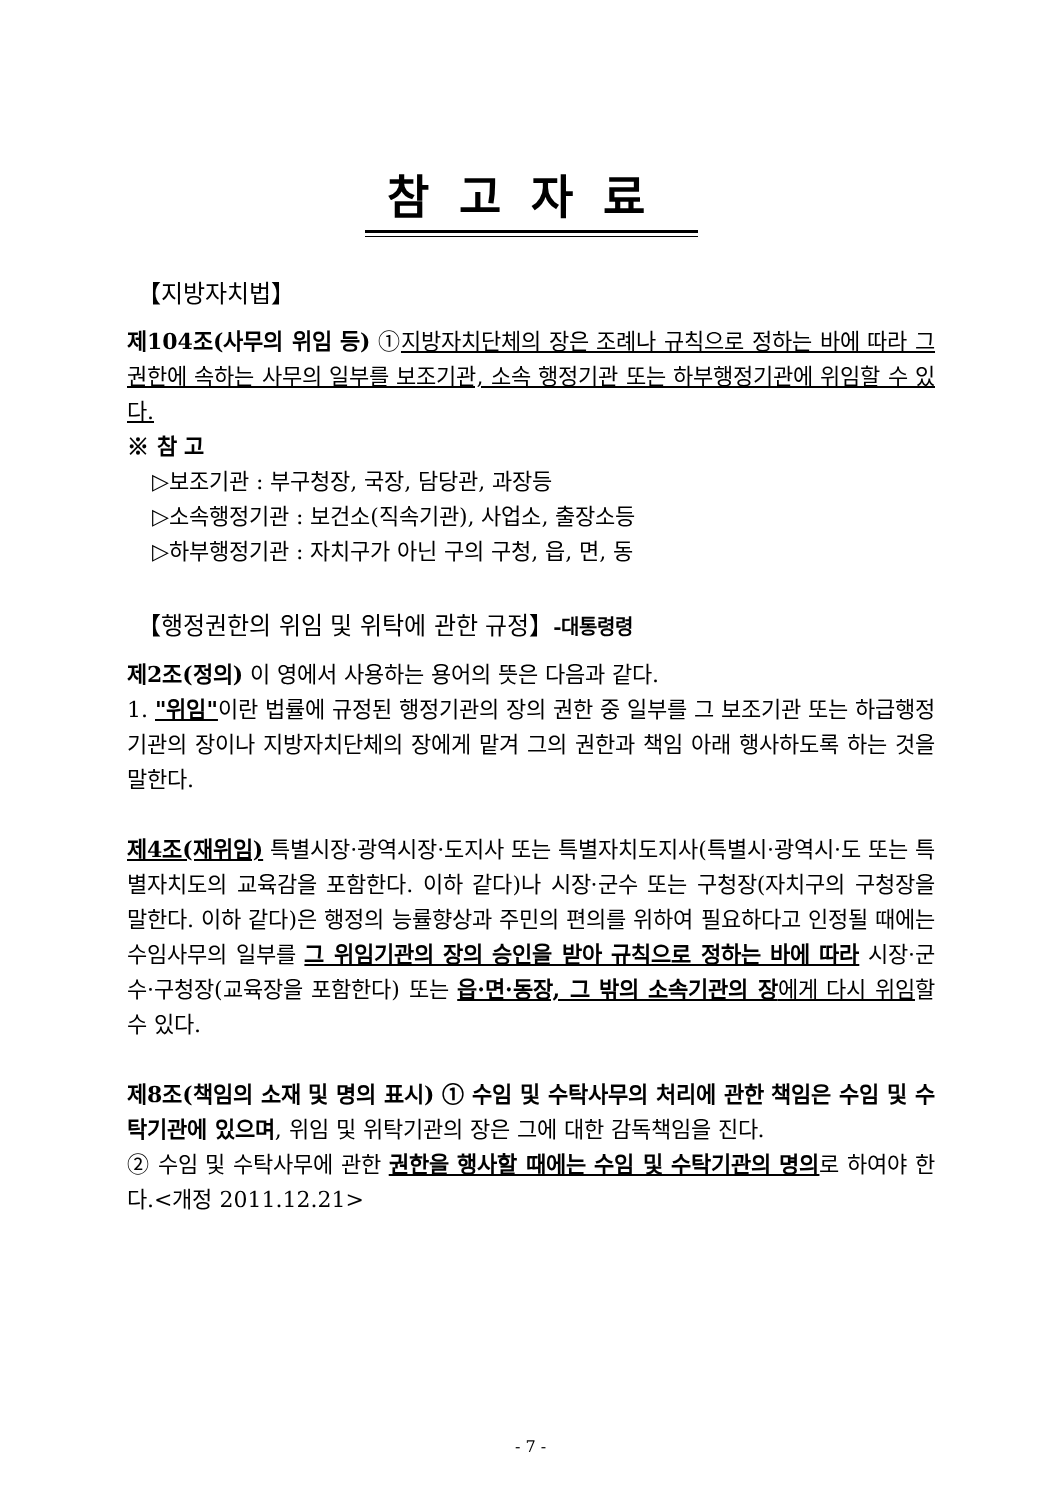참고자료
【지방자치법】
제104조(사무의 위임 등) ①지방자치단체의 장은 조례나 규칙으로 정하는 바에 따라 그 권한에 속하는 사무의 일부를 보조기관, 소속 행정기관 또는 하부행정기관에 위임할 수 있다.
※ 참 고
▷보조기관 : 부구청장, 국장, 담당관, 과장등
▷소속행정기관 : 보건소(직속기관), 사업소, 출장소등
▷하부행정기관 : 자치구가 아닌 구의 구청, 읍, 면, 동
【행정권한의 위임 및 위탁에 관한 규정】-대통령령
제2조(정의) 이 영에서 사용하는 용어의 뜻은 다음과 같다.
1. "위임"이란 법률에 규정된 행정기관의 장의 권한 중 일부를 그 보조기관 또는 하급행정기관의 장이나 지방자치단체의 장에게 맡겨 그의 권한과 책임 아래 행사하도록 하는 것을 말한다.
제4조(재위임) 특별시장·광역시장·도지사 또는 특별자치도지사(특별시·광역시·도 또는 특별자치도의 교육감을 포함한다. 이하 같다)나 시장·군수 또는 구청장(자치구의 구청장을 말한다. 이하 같다)은 행정의 능률향상과 주민의 편의를 위하여 필요하다고 인정될 때에는 수임사무의 일부를 그 위임기관의 장의 승인을 받아 규칙으로 정하는 바에 따라 시장·군수·구청장(교육장을 포함한다) 또는 읍·면·동장, 그 밖의 소속기관의 장에게 다시 위임할 수 있다.
제8조(책임의 소재 및 명의 표시) ① 수임 및 수탁사무의 처리에 관한 책임은 수임 및 수탁기관에 있으며, 위임 및 위탁기관의 장은 그에 대한 감독책임을 진다.
② 수임 및 수탁사무에 관한 권한을 행사할 때에는 수임 및 수탁기관의 명의로 하여야 한다.<개정 2011.12.21>
- 7 -